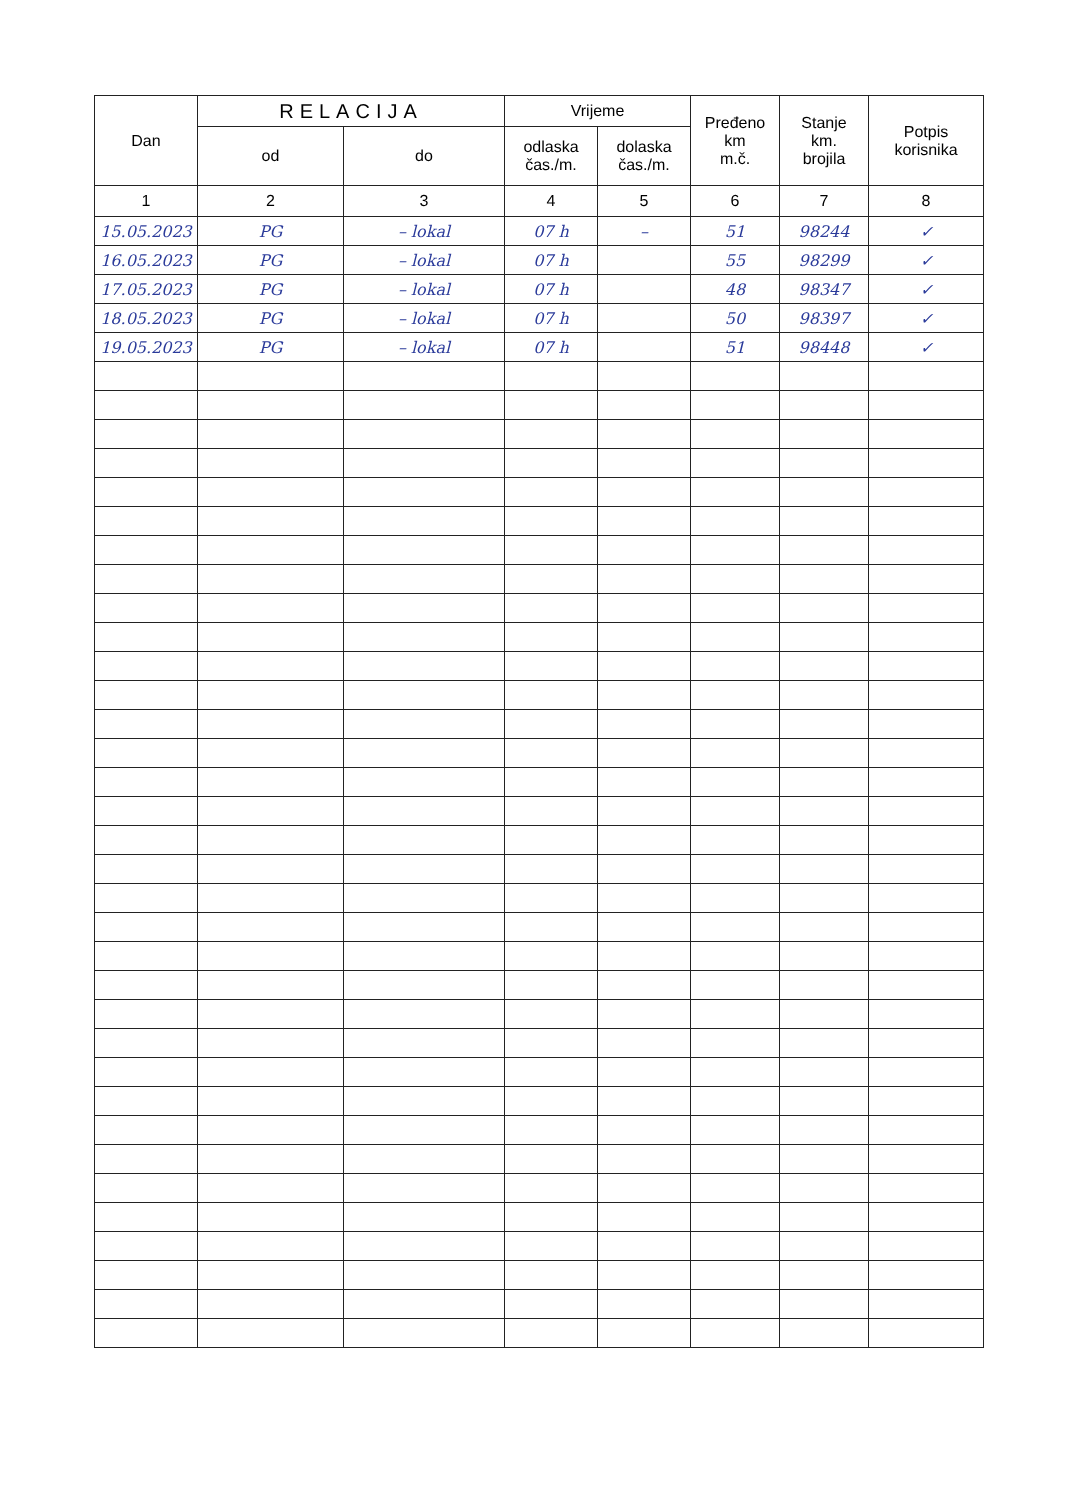| Dan | RELACIJA | | Vrijeme | | Pređeno km m.č. | Stanje km. brojila | Potpis korisnika |
| --- | --- | --- | --- | --- | --- | --- | --- |
| | od | do | odlaska čas./m. | dolaska čas./m. | | | |
| 1 | 2 | 3 | 4 | 5 | 6 | 7 | 8 |
| 15.05.2023 | PG | – lokal | 07 h | – | 51 | 98244 | ✓ |
| 16.05.2023 | PG | – lokal | 07 h | | 55 | 98299 | ✓ |
| 17.05.2023 | PG | – lokal | 07 h | | 48 | 98347 | ✓ |
| 18.05.2023 | PG | – lokal | 07 h | | 50 | 98397 | ✓ |
| 19.05.2023 | PG | – lokal | 07 h | | 51 | 98448 | ✓ |